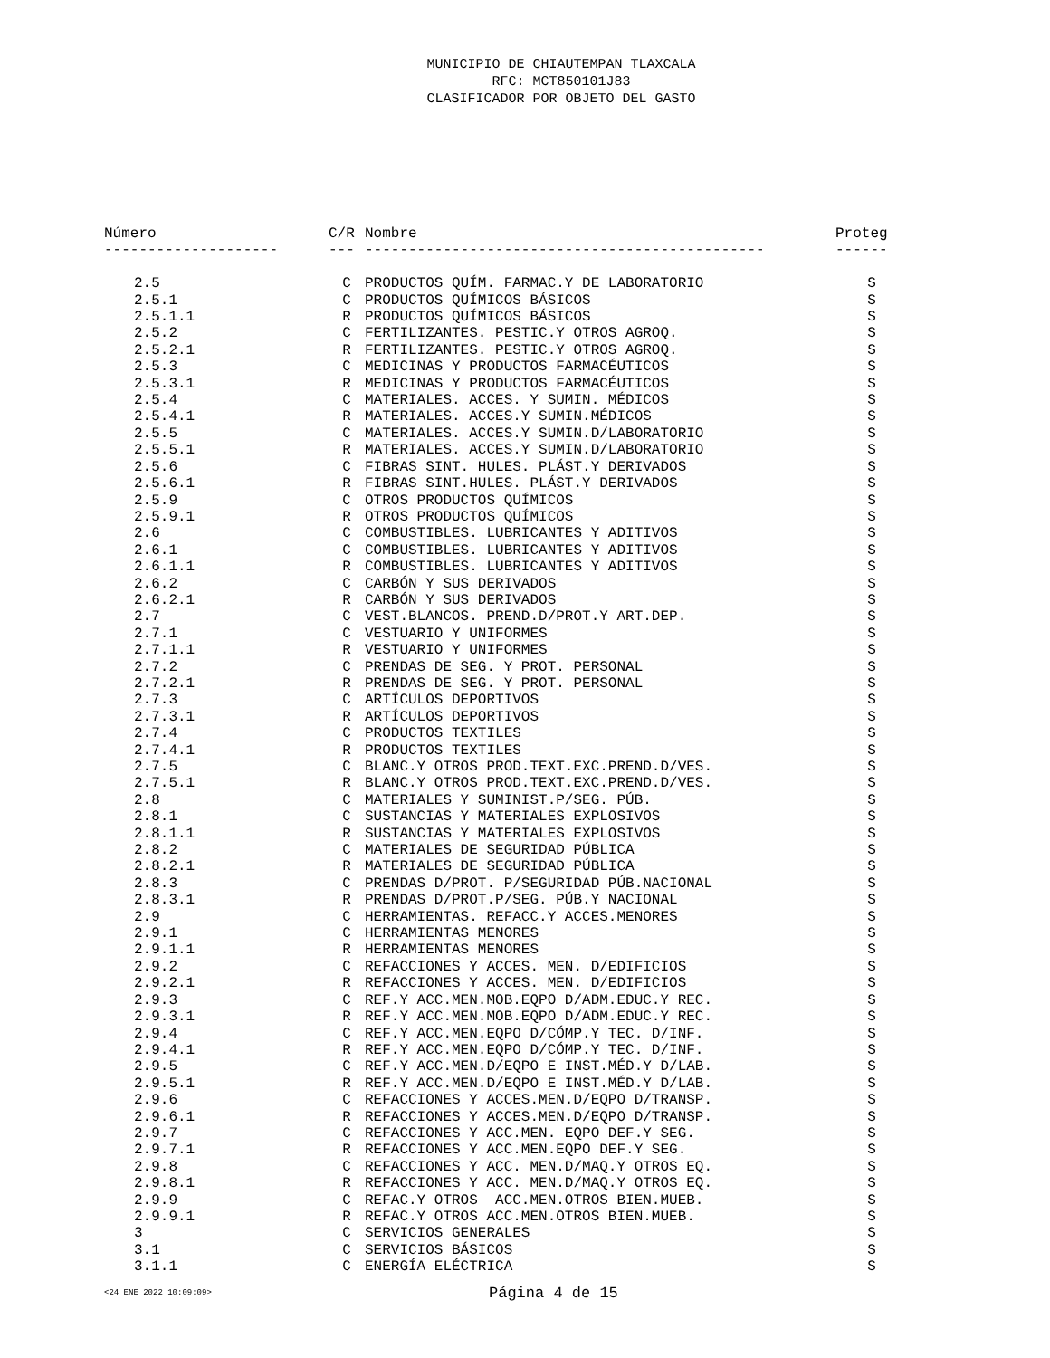MUNICIPIO DE CHIAUTEMPAN TLAXCALA
RFC: MCT850101J83
CLASIFICADOR POR OBJETO DEL GASTO
| Número | C/R | Nombre | Proteg |
| --- | --- | --- | --- |
| -------------------- | --- | ---------------------------------------------- | ------ |
| 2.5 | C | PRODUCTOS QUÍM. FARMAC.Y DE LABORATORIO | S |
| 2.5.1 | C | PRODUCTOS QUÍMICOS BÁSICOS | S |
| 2.5.1.1 | R | PRODUCTOS QUÍMICOS BÁSICOS | S |
| 2.5.2 | C | FERTILIZANTES. PESTIC.Y OTROS AGROQ. | S |
| 2.5.2.1 | R | FERTILIZANTES. PESTIC.Y OTROS AGROQ. | S |
| 2.5.3 | C | MEDICINAS Y PRODUCTOS FARMACÉUTICOS | S |
| 2.5.3.1 | R | MEDICINAS Y PRODUCTOS FARMACÉUTICOS | S |
| 2.5.4 | C | MATERIALES. ACCES. Y SUMIN. MÉDICOS | S |
| 2.5.4.1 | R | MATERIALES. ACCES.Y SUMIN.MÉDICOS | S |
| 2.5.5 | C | MATERIALES. ACCES.Y SUMIN.D/LABORATORIO | S |
| 2.5.5.1 | R | MATERIALES. ACCES.Y SUMIN.D/LABORATORIO | S |
| 2.5.6 | C | FIBRAS SINT. HULES. PLÁST.Y DERIVADOS | S |
| 2.5.6.1 | R | FIBRAS SINT.HULES. PLÁST.Y DERIVADOS | S |
| 2.5.9 | C | OTROS PRODUCTOS QUÍMICOS | S |
| 2.5.9.1 | R | OTROS PRODUCTOS QUÍMICOS | S |
| 2.6 | C | COMBUSTIBLES. LUBRICANTES Y ADITIVOS | S |
| 2.6.1 | C | COMBUSTIBLES. LUBRICANTES Y ADITIVOS | S |
| 2.6.1.1 | R | COMBUSTIBLES. LUBRICANTES Y ADITIVOS | S |
| 2.6.2 | C | CARBÓN Y SUS DERIVADOS | S |
| 2.6.2.1 | R | CARBÓN Y SUS DERIVADOS | S |
| 2.7 | C | VEST.BLANCOS. PREND.D/PROT.Y ART.DEP. | S |
| 2.7.1 | C | VESTUARIO Y UNIFORMES | S |
| 2.7.1.1 | R | VESTUARIO Y UNIFORMES | S |
| 2.7.2 | C | PRENDAS DE SEG. Y PROT. PERSONAL | S |
| 2.7.2.1 | R | PRENDAS DE SEG. Y PROT. PERSONAL | S |
| 2.7.3 | C | ARTÍCULOS DEPORTIVOS | S |
| 2.7.3.1 | R | ARTÍCULOS DEPORTIVOS | S |
| 2.7.4 | C | PRODUCTOS TEXTILES | S |
| 2.7.4.1 | R | PRODUCTOS TEXTILES | S |
| 2.7.5 | C | BLANC.Y OTROS PROD.TEXT.EXC.PREND.D/VES. | S |
| 2.7.5.1 | R | BLANC.Y OTROS PROD.TEXT.EXC.PREND.D/VES. | S |
| 2.8 | C | MATERIALES Y SUMINIST.P/SEG. PÚB. | S |
| 2.8.1 | C | SUSTANCIAS Y MATERIALES EXPLOSIVOS | S |
| 2.8.1.1 | R | SUSTANCIAS Y MATERIALES EXPLOSIVOS | S |
| 2.8.2 | C | MATERIALES DE SEGURIDAD PÚBLICA | S |
| 2.8.2.1 | R | MATERIALES DE SEGURIDAD PÚBLICA | S |
| 2.8.3 | C | PRENDAS D/PROT. P/SEGURIDAD PÚB.NACIONAL | S |
| 2.8.3.1 | R | PRENDAS D/PROT.P/SEG. PÚB.Y NACIONAL | S |
| 2.9 | C | HERRAMIENTAS. REFACC.Y ACCES.MENORES | S |
| 2.9.1 | C | HERRAMIENTAS MENORES | S |
| 2.9.1.1 | R | HERRAMIENTAS MENORES | S |
| 2.9.2 | C | REFACCIONES Y ACCES. MEN. D/EDIFICIOS | S |
| 2.9.2.1 | R | REFACCIONES Y ACCES. MEN. D/EDIFICIOS | S |
| 2.9.3 | C | REF.Y ACC.MEN.MOB.EQPO D/ADM.EDUC.Y REC. | S |
| 2.9.3.1 | R | REF.Y ACC.MEN.MOB.EQPO D/ADM.EDUC.Y REC. | S |
| 2.9.4 | C | REF.Y ACC.MEN.EQPO D/CÓMP.Y TEC. D/INF. | S |
| 2.9.4.1 | R | REF.Y ACC.MEN.EQPO D/CÓMP.Y TEC. D/INF. | S |
| 2.9.5 | C | REF.Y ACC.MEN.D/EQPO E INST.MÉD.Y D/LAB. | S |
| 2.9.5.1 | R | REF.Y ACC.MEN.D/EQPO E INST.MÉD.Y D/LAB. | S |
| 2.9.6 | C | REFACCIONES Y ACCES.MEN.D/EQPO D/TRANSP. | S |
| 2.9.6.1 | R | REFACCIONES Y ACCES.MEN.D/EQPO D/TRANSP. | S |
| 2.9.7 | C | REFACCIONES Y ACC.MEN. EQPO DEF.Y SEG. | S |
| 2.9.7.1 | R | REFACCIONES Y ACC.MEN.EQPO DEF.Y SEG. | S |
| 2.9.8 | C | REFACCIONES Y ACC. MEN.D/MAQ.Y OTROS EQ. | S |
| 2.9.8.1 | R | REFACCIONES Y ACC. MEN.D/MAQ.Y OTROS EQ. | S |
| 2.9.9 | C | REFAC.Y OTROS ACC.MEN.OTROS BIEN.MUEB. | S |
| 2.9.9.1 | R | REFAC.Y OTROS ACC.MEN.OTROS BIEN.MUEB. | S |
| 3 | C | SERVICIOS GENERALES | S |
| 3.1 | C | SERVICIOS BÁSICOS | S |
| 3.1.1 | C | ENERGÍA ELÉCTRICA | S |
<24 ENE 2022 10:09:09> Página 4 de 15